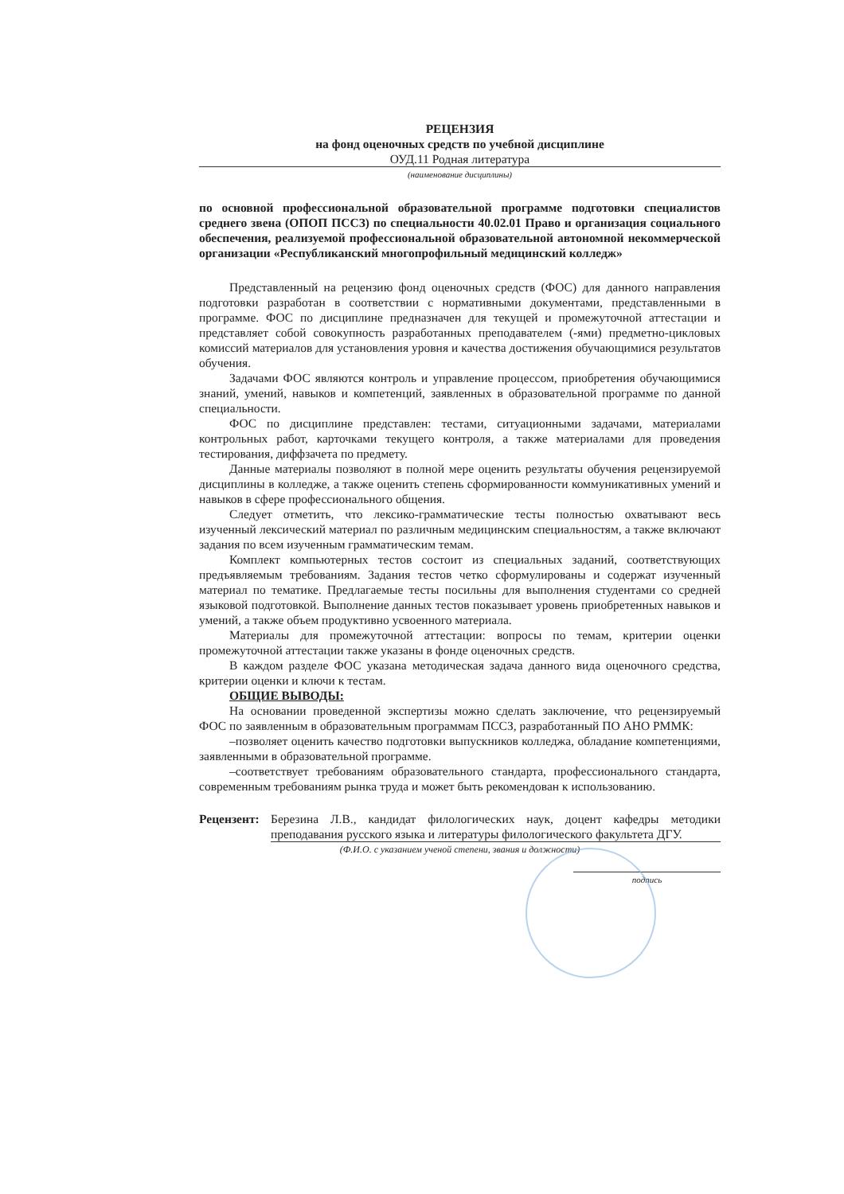РЕЦЕНЗИЯ
на фонд оценочных средств по учебной дисциплине
ОУД.11 Родная литература
(наименование дисциплины)
по основной профессиональной образовательной программе подготовки специалистов среднего звена (ОПОП ПССЗ) по специальности 40.02.01 Право и организация социального обеспечения, реализуемой профессиональной образовательной автономной некоммерческой организации «Республиканский многопрофильный медицинский колледж»
Представленный на рецензию фонд оценочных средств (ФОС) для данного направления подготовки разработан в соответствии с нормативными документами, представленными в программе. ФОС по дисциплине предназначен для текущей и промежуточной аттестации и представляет собой совокупность разработанных преподавателем (-ями) предметно-цикловых комиссий материалов для установления уровня и качества достижения обучающимися результатов обучения.
Задачами ФОС являются контроль и управление процессом, приобретения обучающимися знаний, умений, навыков и компетенций, заявленных в образовательной программе по данной специальности.
ФОС по дисциплине представлен: тестами, ситуационными задачами, материалами контрольных работ, карточками текущего контроля, а также материалами для проведения тестирования, диффзачета по предмету.
Данные материалы позволяют в полной мере оценить результаты обучения рецензируемой дисциплины в колледже, а также оценить степень сформированности коммуникативных умений и навыков в сфере профессионального общения.
Следует отметить, что лексико-грамматические тесты полностью охватывают весь изученный лексический материал по различным медицинским специальностям, а также включают задания по всем изученным грамматическим темам.
Комплект компьютерных тестов состоит из специальных заданий, соответствующих предъявляемым требованиям. Задания тестов четко сформулированы и содержат изученный материал по тематике. Предлагаемые тесты посильны для выполнения студентами со средней языковой подготовкой. Выполнение данных тестов показывает уровень приобретенных навыков и умений, а также объем продуктивно усвоенного материала.
Материалы для промежуточной аттестации: вопросы по темам, критерии оценки промежуточной аттестации также указаны в фонде оценочных средств.
В каждом разделе ФОС указана методическая задача данного вида оценочного средства, критерии оценки и ключи к тестам.
ОБЩИЕ ВЫВОДЫ:
На основании проведенной экспертизы можно сделать заключение, что рецензируемый ФОС по заявленным в образовательным программам ПССЗ, разработанный ПО АНО РММК:
–позволяет оценить качество подготовки выпускников колледжа, обладание компетенциями, заявленными в образовательной программе.
–соответствует требованиям образовательного стандарта, профессионального стандарта, современным требованиям рынка труда и может быть рекомендован к использованию.
Рецензент:
Березина Л.В., кандидат филологических наук, доцент кафедры методики преподавания русского языка и литературы филологического факультета ДГУ.
(Ф.И.О. с указанием ученой степени, звания и должности)
подпись